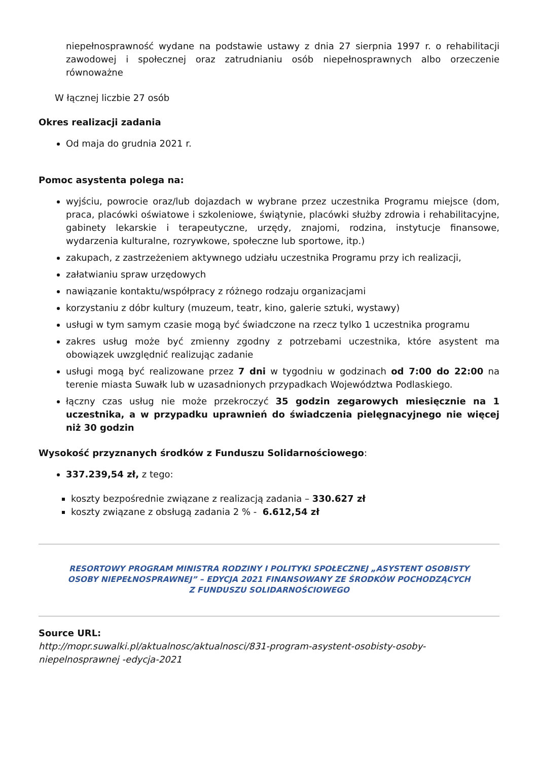niepełnosprawność wydane na podstawie ustawy z dnia 27 sierpnia 1997 r. o rehabilitacji zawodowej i społecznej oraz zatrudnianiu osób niepełnosprawnych albo orzeczenie równoważne
W łącznej liczbie 27 osób
Okres realizacji zadania
Od maja do grudnia 2021 r.
Pomoc asystenta polega na:
wyjściu, powrocie oraz/lub dojazdach w wybrane przez uczestnika Programu miejsce (dom, praca, placówki oświatowe i szkoleniowe, świątynie, placówki służby zdrowia i rehabilitacyjne, gabinety lekarskie i terapeutyczne, urzędy, znajomi, rodzina, instytucje finansowe, wydarzenia kulturalne, rozrywkowe, społeczne lub sportowe, itp.)
zakupach, z zastrzeżeniem aktywnego udziału uczestnika Programu przy ich realizacji,
załatwianiu spraw urzędowych
nawiązanie kontaktu/współpracy z różnego rodzaju organizacjami
korzystaniu z dóbr kultury (muzeum, teatr, kino, galerie sztuki, wystawy)
usługi w tym samym czasie mogą być świadczone na rzecz tylko 1 uczestnika programu
zakres usług może być zmienny zgodny z potrzebami uczestnika, które asystent ma obowiązek uwzględnić realizując zadanie
usługi mogą być realizowane przez 7 dni w tygodniu w godzinach od 7:00 do 22:00 na terenie miasta Suwałk lub w uzasadnionych przypadkach Województwa Podlaskiego.
łączny czas usług nie może przekroczyć 35 godzin zegarowych miesięcznie na 1 uczestnika, a w przypadku uprawnień do świadczenia pielęgnacyjnego nie więcej niż 30 godzin
Wysokość przyznanych środków z Funduszu Solidarnościowego:
337.239,54 zł, z tego:
koszty bezpośrednie związane z realizacją zadania – 330.627 zł
koszty związane z obsługą zadania 2 % - 6.612,54 zł
RESORTOWY PROGRAM MINISTRA RODZINY I POLITYKI SPOŁECZNEJ „ASYSTENT OSOBISTY OSOBY NIEPEŁNOSPRAWNEJ” – EDYCJA 2021 FINANSOWANY ZE ŚRODKÓW POCHODZĄCYCH Z FUNDUSZU SOLIDARNOŚCIOWEGO
Source URL:
http://mopr.suwalki.pl/aktualnosc/aktualnosci/831-program-asystent-osobisty-osoby-niepelnosprawnej -edycja-2021